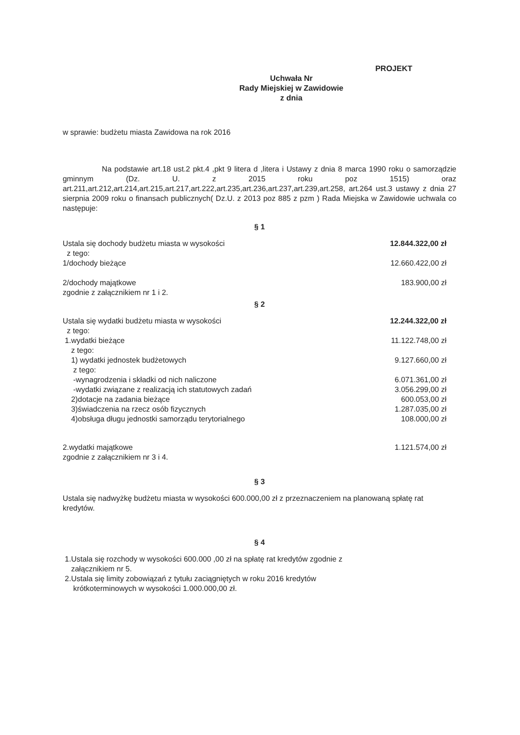PROJEKT
Uchwała Nr
Rady Miejskiej w Zawidowie
z dnia
w sprawie: budżetu miasta Zawidowa na rok 2016
Na podstawie art.18 ust.2 pkt.4 ,pkt 9 litera d ,litera i Ustawy z dnia 8 marca 1990 roku o samorządzie gminnym (Dz. U. z 2015 roku poz 1515) oraz art.211,art.212,art.214,art.215,art.217,art.222,art.235,art.236,art.237,art.239,art.258, art.264 ust.3 ustawy z dnia 27 sierpnia 2009 roku o finansach publicznych( Dz.U. z 2013 poz 885 z pzm ) Rada Miejska w Zawidowie uchwala co następuje:
§ 1
Ustala się dochody budżetu miasta w wysokości 12.844.322,00 zł
z tego:
1/dochody bieżące 12.660.422,00 zł
2/dochody majątkowe 183.900,00 zł
zgodnie z załącznikiem nr 1 i 2.
§ 2
Ustala się wydatki budżetu miasta w wysokości 12.244.322,00 zł
z tego:
1.wydatki bieżące 11.122.748,00 zł
z tego:
1) wydatki jednostek budżetowych 9.127.660,00 zł
z tego:
-wynagrodzenia i składki od nich naliczone 6.071.361,00 zł
-wydatki związane z realizacją ich statutowych zadań 3.056.299,00 zł
2)dotacje na zadania bieżące 600.053,00 zł
3)świadczenia na rzecz osób fizycznych 1.287.035,00 zł
4)obsługa długu jednostki samorządu terytorialnego 108.000,00 zł
2.wydatki majątkowe 1.121.574,00 zł
zgodnie z załącznikiem nr 3 i 4.
§ 3
Ustala się nadwyżkę budżetu miasta w wysokości 600.000,00 zł z przeznaczeniem na planowaną spłatę rat kredytów.
§ 4
1.Ustala się rozchody w wysokości 600.000 ,00 zł na spłatę rat kredytów zgodnie z
załącznikiem nr 5.
2.Ustala się limity zobowiązań z tytułu zaciągniętych w roku 2016 kredytów
krótkoterminowych w wysokości 1.000.000,00 zł.